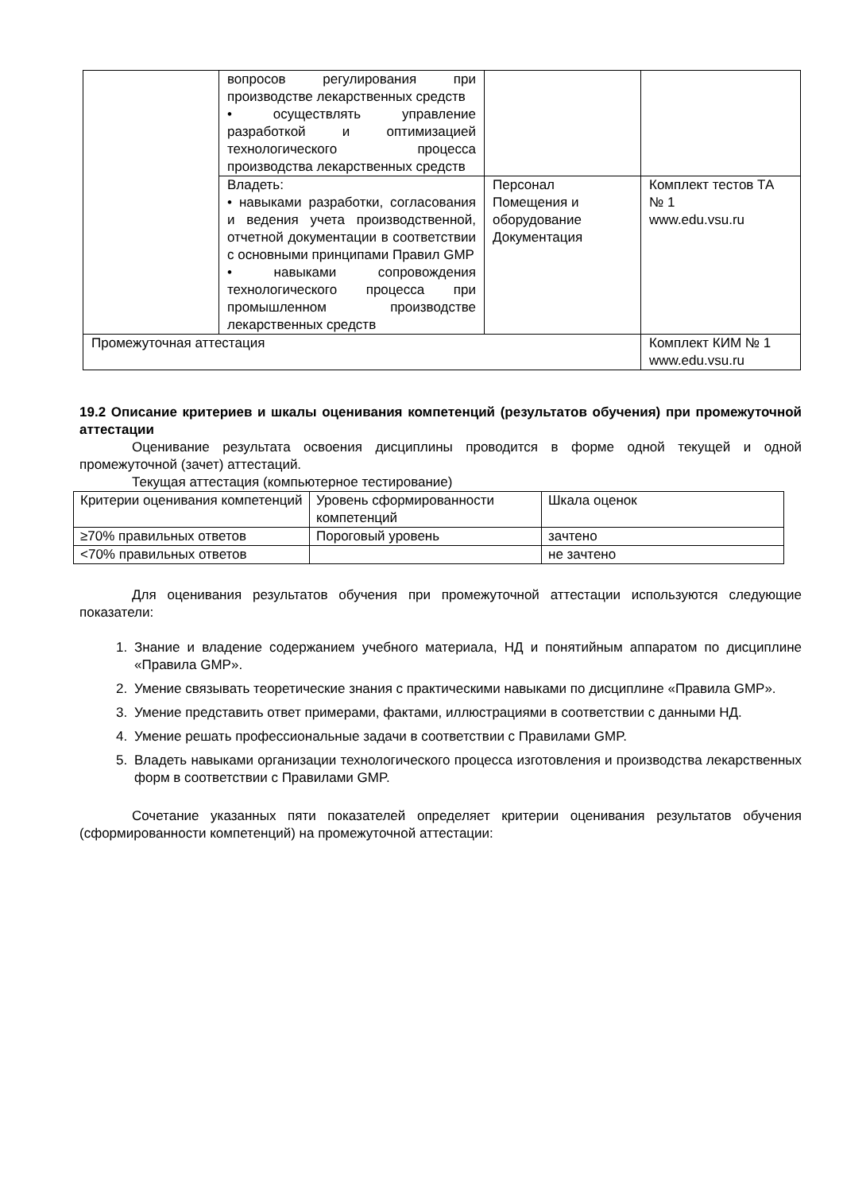| | вопросов регулирования при производстве лекарственных средств • осуществлять управление разработкой и оптимизацией технологического процесса производства лекарственных средств | | |
| | Владеть: • навыками разработки, согласования и ведения учета производственной, отчетной документации в соответствии с основными принципами Правил GMP • навыками сопровождения технологического процесса при промышленном производстве лекарственных средств | Персонал Помещения и оборудование Документация | Комплект тестов ТА № 1 www.edu.vsu.ru |
| Промежуточная аттестация | | | Комплект КИМ № 1 www.edu.vsu.ru |
19.2 Описание критериев и шкалы оценивания компетенций (результатов обучения) при промежуточной аттестации
Оценивание результата освоения дисциплины проводится в форме одной текущей и одной промежуточной (зачет) аттестаций.
Текущая аттестация (компьютерное тестирование)
| Критерии оценивания компетенций | Уровень сформированности компетенций | Шкала оценок |
| ≥70% правильных ответов | Пороговый уровень | зачтено |
| <70% правильных ответов | | не зачтено |
Для оценивания результатов обучения при промежуточной аттестации используются следующие показатели:
1. Знание и владение содержанием учебного материала, НД и понятийным аппаратом по дисциплине «Правила GMP».
2. Умение связывать теоретические знания с практическими навыками по дисциплине «Правила GMP».
3. Умение представить ответ примерами, фактами, иллюстрациями в соответствии с данными НД.
4. Умение решать профессиональные задачи в соответствии с Правилами GMP.
5. Владеть навыками организации технологического процесса изготовления и производства лекарственных форм в соответствии с Правилами GMP.
Сочетание указанных пяти показателей определяет критерии оценивания результатов обучения (сформированности компетенций) на промежуточной аттестации: